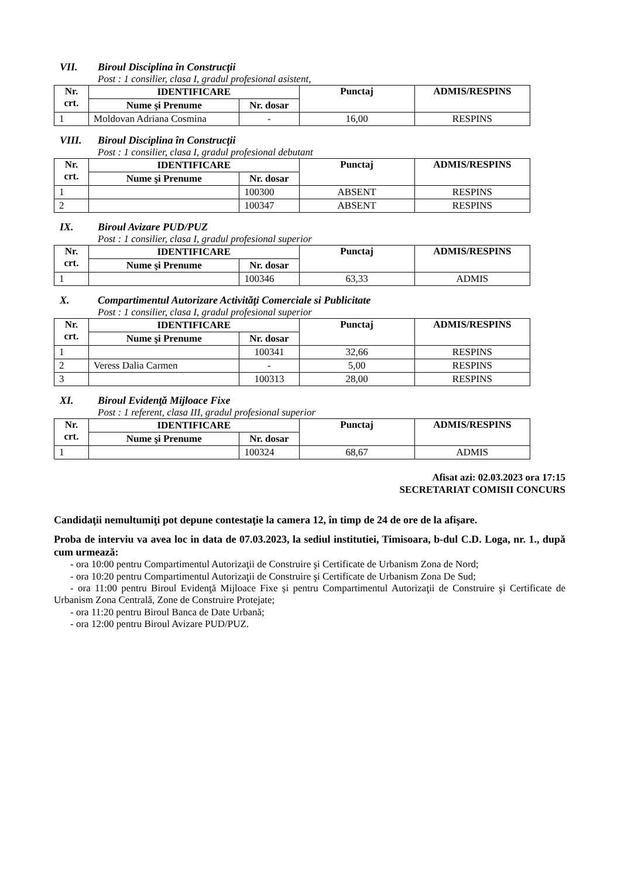VII. Biroul Disciplina în Construcţii
Post : 1 consilier, clasa I, gradul profesional asistent,
| Nr. crt. | IDENTIFICARE | | Punctaj | ADMIS/RESPINS |
| --- | --- | --- | --- | --- |
| | Nume şi Prenume | Nr. dosar | | |
| 1 | Moldovan Adriana Cosmina | - | 16,00 | RESPINS |
VIII. Biroul Disciplina în Construcţii
Post : 1 consilier, clasa I, gradul profesional debutant
| Nr. crt. | IDENTIFICARE | | Punctaj | ADMIS/RESPINS |
| --- | --- | --- | --- | --- |
| | Nume şi Prenume | Nr. dosar | | |
| 1 | | 100300 | ABSENT | RESPINS |
| 2 | | 100347 | ABSENT | RESPINS |
IX. Biroul Avizare PUD/PUZ
Post : 1 consilier, clasa I, gradul profesional superior
| Nr. crt. | IDENTIFICARE | | Punctaj | ADMIS/RESPINS |
| --- | --- | --- | --- | --- |
| | Nume şi Prenume | Nr. dosar | | |
| 1 | | 100346 | 63,33 | ADMIS |
X. Compartimentul Autorizare Activităţi Comerciale si Publicitate
Post : 1 consilier, clasa I, gradul profesional superior
| Nr. crt. | IDENTIFICARE | | Punctaj | ADMIS/RESPINS |
| --- | --- | --- | --- | --- |
| | Nume şi Prenume | Nr. dosar | | |
| 1 | | 100341 | 32,66 | RESPINS |
| 2 | Veress Dalia Carmen | - | 5,00 | RESPINS |
| 3 | | 100313 | 28,00 | RESPINS |
XI. Biroul Evidenţă Mijloace Fixe
Post : 1 referent, clasa III, gradul profesional superior
| Nr. crt. | IDENTIFICARE | | Punctaj | ADMIS/RESPINS |
| --- | --- | --- | --- | --- |
| | Nume şi Prenume | Nr. dosar | | |
| 1 | | 100324 | 68,67 | ADMIS |
Afisat azi: 02.03.2023 ora 17:15
SECRETARIAT COMISII CONCURS
Candidaţii nemultumiţi pot depune contestaţie la camera 12, în timp de 24 de ore de la afişare.
Proba de interviu va avea loc in data de 07.03.2023, la sediul institutiei, Timisoara, b-dul C.D. Loga, nr. 1., după cum urmează:
- ora 10:00 pentru Compartimentul Autorizaţii de Construire şi Certificate de Urbanism Zona de Nord;
- ora 10:20 pentru Compartimentul Autorizaţii de Construire şi Certificate de Urbanism Zona De Sud;
- ora 11:00 pentru Biroul Evidenţă Mijloace Fixe și pentru Compartimentul Autorizaţii de Construire şi Certificate de Urbanism Zona Centrală, Zone de Construire Protejate;
- ora 11:20 pentru Biroul Banca de Date Urbană;
- ora 12:00 pentru Biroul Avizare PUD/PUZ.